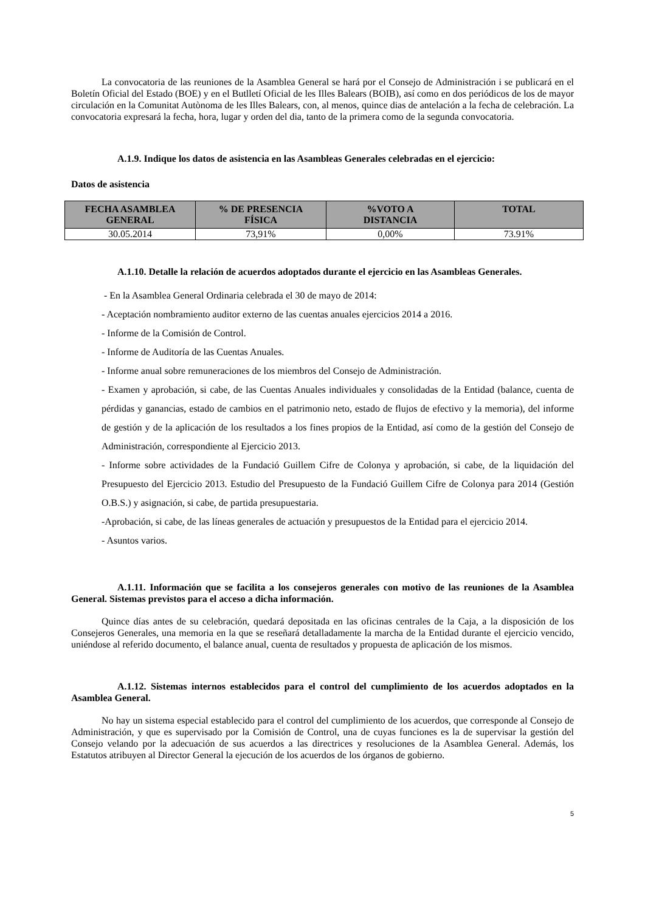La convocatoria de las reuniones de la Asamblea General se hará por el Consejo de Administración i se publicará en el Boletín Oficial del Estado (BOE) y en el Butlletí Oficial de les Illes Balears (BOIB), así como en dos periódicos de los de mayor circulación en la Comunitat Autònoma de les Illes Balears, con, al menos, quince dias de antelación a la fecha de celebración. La convocatoria expresará la fecha, hora, lugar y orden del dia, tanto de la primera como de la segunda convocatoria.
A.1.9. Indique los datos de asistencia en las Asambleas Generales celebradas en el ejercicio:
Datos de asistencia
| FECHA ASAMBLEA GENERAL | % DE PRESENCIA FÍSICA | %VOTO A DISTANCIA | TOTAL |
| --- | --- | --- | --- |
| 30.05.2014 | 73,91% | 0,00% | 73.91% |
A.1.10. Detalle la relación de acuerdos adoptados durante el ejercicio en las Asambleas Generales.
- En la Asamblea General Ordinaria celebrada el 30 de mayo de 2014:
- Aceptación nombramiento auditor externo de las cuentas anuales ejercicios 2014 a 2016.
- Informe de la Comisión de Control.
- Informe de Auditoría de las Cuentas Anuales.
- Informe anual sobre remuneraciones de los miembros del Consejo de Administración.
- Examen y aprobación, si cabe, de las Cuentas Anuales individuales y consolidadas de la Entidad (balance, cuenta de pérdidas y ganancias, estado de cambios en el patrimonio neto, estado de flujos de efectivo y la memoria), del informe de gestión y de la aplicación de los resultados a los fines propios de la Entidad, así como de la gestión del Consejo de Administración, correspondiente al Ejercicio 2013.
- Informe sobre actividades de la Fundació Guillem Cifre de Colonya y aprobación, si cabe, de la liquidación del Presupuesto del Ejercicio 2013. Estudio del Presupuesto de la Fundació Guillem Cifre de Colonya para 2014 (Gestión O.B.S.) y asignación, si cabe, de partida presupuestaria.
-Aprobación, si cabe, de las líneas generales de actuación y presupuestos de la Entidad para el ejercicio 2014.
- Asuntos varios.
A.1.11. Información que se facilita a los consejeros generales con motivo de las reuniones de la Asamblea General. Sistemas previstos para el acceso a dicha información.
Quince días antes de su celebración, quedará depositada en las oficinas centrales de la Caja, a la disposición de los Consejeros Generales, una memoria en la que se reseñará detalladamente la marcha de la Entidad durante el ejercicio vencido, uniéndose al referido documento, el balance anual, cuenta de resultados y propuesta de aplicación de los mismos.
A.1.12. Sistemas internos establecidos para el control del cumplimiento de los acuerdos adoptados en la Asamblea General.
No hay un sistema especial establecido para el control del cumplimiento de los acuerdos, que corresponde al Consejo de Administración, y que es supervisado por la Comisión de Control, una de cuyas funciones es la de supervisar la gestión del Consejo velando por la adecuación de sus acuerdos a las directrices y resoluciones de la Asamblea General. Además, los Estatutos atribuyen al Director General la ejecución de los acuerdos de los órganos de gobierno.
5